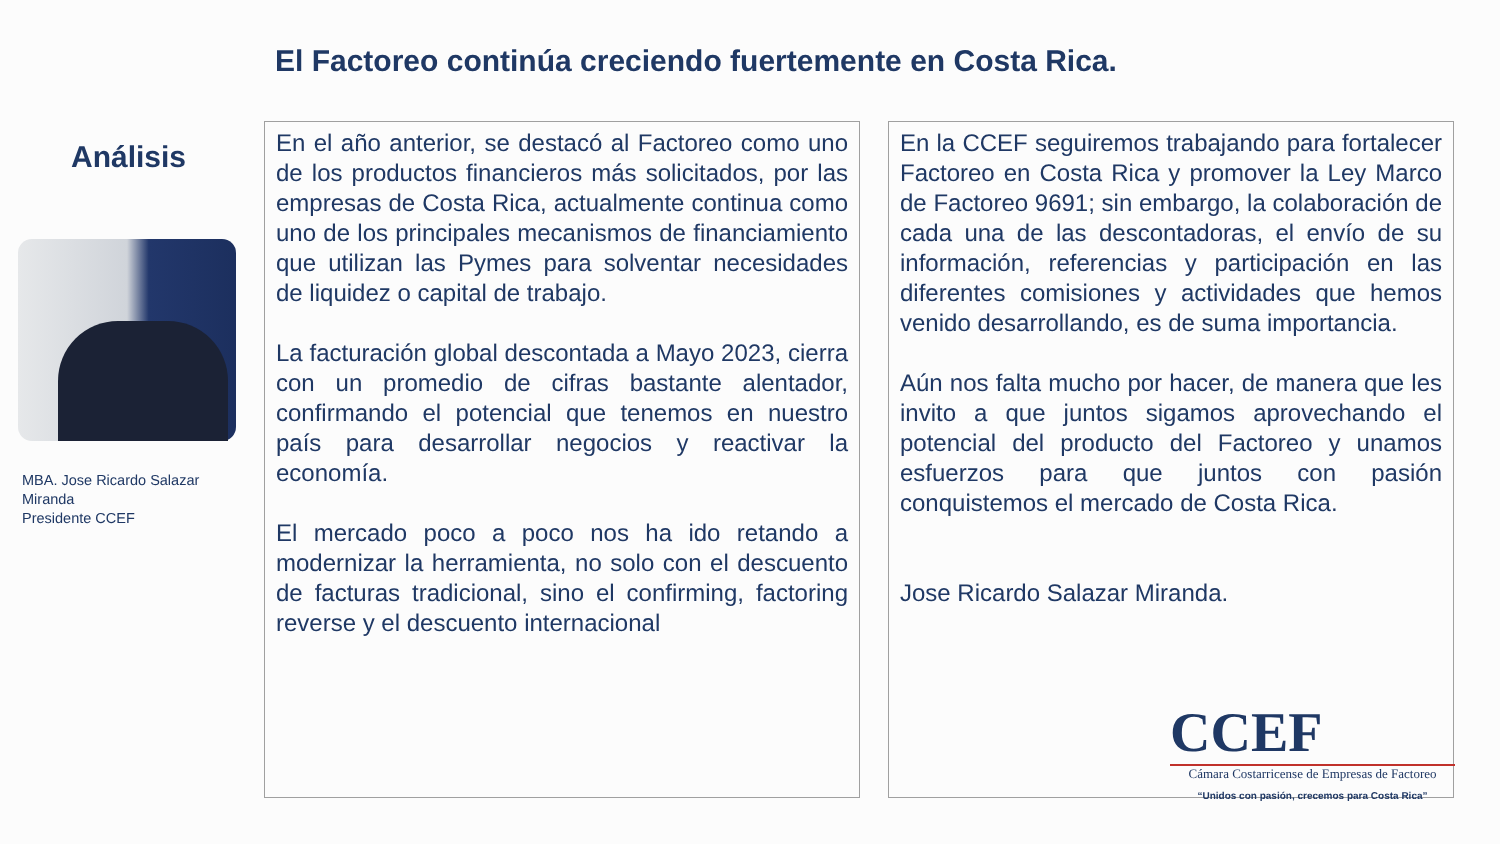El Factoreo continúa creciendo fuertemente en Costa Rica.
Análisis
MBA. Jose Ricardo Salazar Miranda
Presidente CCEF
En el año anterior, se destacó al Factoreo como uno de los productos financieros más solicitados, por las empresas de Costa Rica, actualmente continua como uno de los principales mecanismos de financiamiento que utilizan las Pymes para solventar necesidades de liquidez o capital de trabajo.
La facturación global descontada a Mayo 2023, cierra con un promedio de cifras bastante alentador, confirmando el potencial que tenemos en nuestro país para desarrollar negocios y reactivar la economía.
El mercado poco a poco nos ha ido retando a modernizar la herramienta, no solo con el descuento de facturas tradicional, sino el confirming, factoring reverse y el descuento internacional
En la CCEF seguiremos trabajando para fortalecer Factoreo en Costa Rica y promover la Ley Marco de Factoreo 9691; sin embargo, la colaboración de cada una de las descontadoras, el envío de su información, referencias y participación en las diferentes comisiones y actividades que hemos venido desarrollando, es de suma importancia.
Aún nos falta mucho por hacer, de manera que les invito a que juntos sigamos aprovechando el potencial del producto del Factoreo y unamos esfuerzos para que juntos con pasión conquistemos el mercado de Costa Rica.
Jose Ricardo Salazar Miranda.
CCEF
Cámara Costarricense de Empresas de Factoreo
“Unidos con pasión, crecemos para Costa Rica”